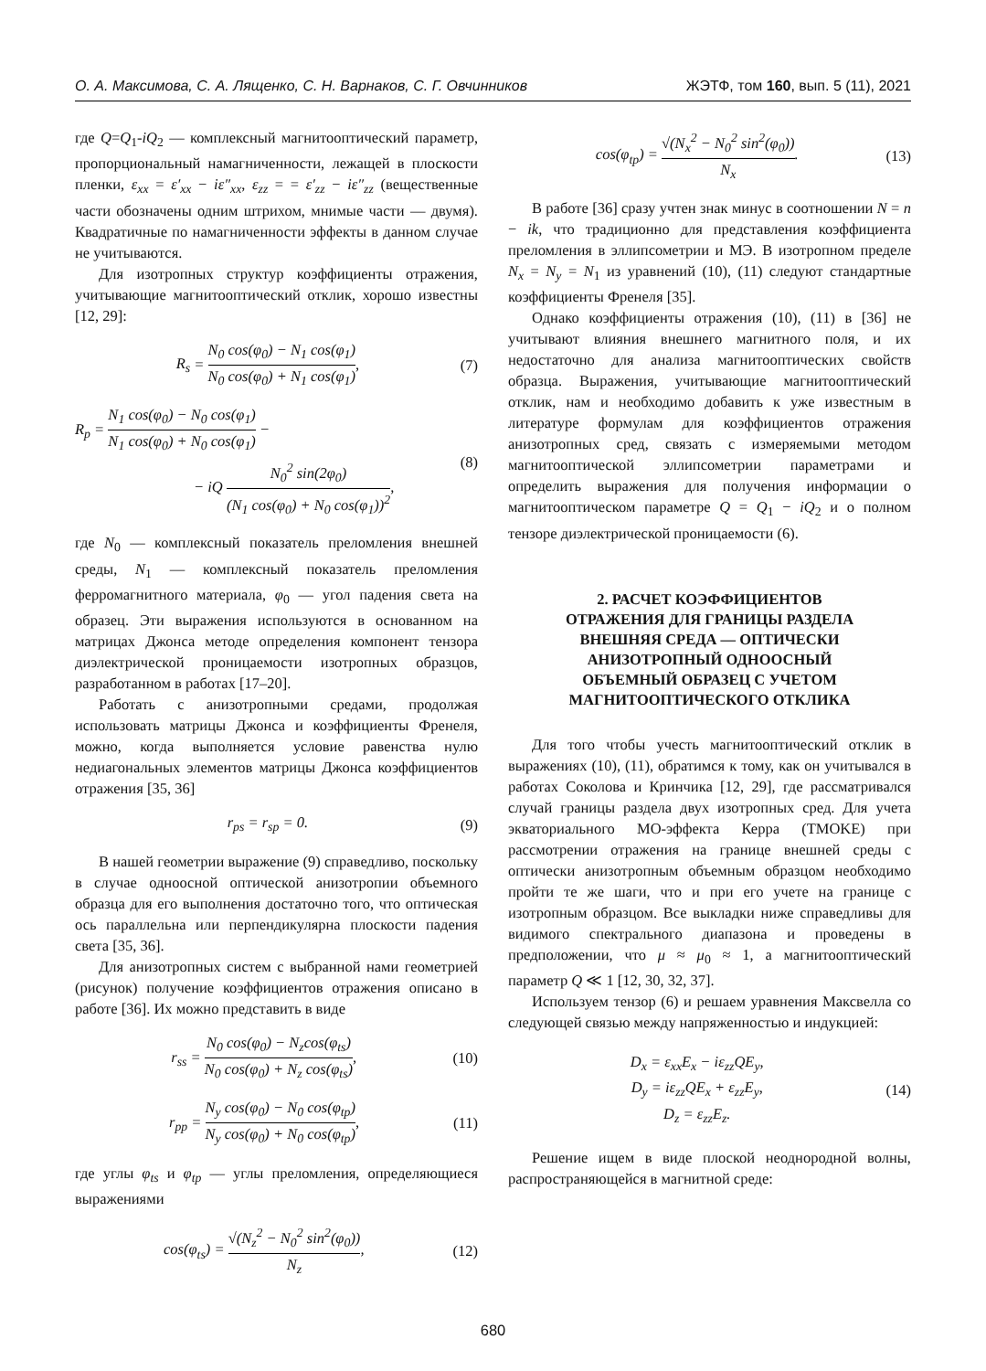О. А. Максимова, С. А. Лященко, С. Н. Варнаков, С. Г. Овчинников ЖЭТФ, том 160, вып. 5 (11), 2021
где Q=Q<sub>1</sub>-iQ<sub>2</sub> — комплексный магнитооптический параметр, пропорциональный намагниченности, лежащей в плоскости пленки, ε<sub>xx</sub> = ε′<sub>xx</sub> − iε″<sub>xx</sub>, ε<sub>zz</sub> = = ε′<sub>zz</sub> − iε″<sub>zz</sub> (вещественные части обозначены одним штрихом, мнимые части — двумя). Квадратичные по намагниченности эффекты в данном случае не учитываются.
Для изотропных структур коэффициенты отражения, учитывающие магнитооптический отклик, хорошо известны [12, 29]:
R<sub>s</sub> = N<sub>0</sub> cos(φ<sub>0</sub>) − N<sub>1</sub> cos(φ<sub>1</sub>) N<sub>0</sub> cos(φ<sub>0</sub>) + N<sub>1</sub> cos(φ<sub>1</sub>),
(7)
R<sub>p</sub> = N<sub>1</sub> cos(φ<sub>0</sub>) − N<sub>0</sub> cos(φ<sub>1</sub>) N<sub>1</sub> cos(φ<sub>0</sub>) + N<sub>0</sub> cos(φ<sub>1</sub>) −
− iQ N<sub>0</sub><sup>2</sup> sin(2φ<sub>0</sub>) (N<sub>1</sub> cos(φ<sub>0</sub>) + N<sub>0</sub> cos(φ<sub>1</sub>))<sup>2</sup>,
(8)
где N<sub>0</sub> — комплексный показатель преломления внешней среды, N<sub>1</sub> — комплексный показатель преломления ферромагнитного материала, φ<sub>0</sub> — угол падения света на образец. Эти выражения используются в основанном на матрицах Джонса методе определения компонент тензора диэлектрической проницаемости изотропных образцов, разработанном в работах [17–20].
Работать с анизотропными средами, продолжая использовать матрицы Джонса и коэффициенты Френеля, можно, когда выполняется условие равенства нулю недиагональных элементов матрицы Джонса коэффициентов отражения [35, 36]
r<sub>ps</sub> = r<sub>sp</sub> = 0. (9)
В нашей геометрии выражение (9) справедливо, поскольку в случае одноосной оптической анизотропии объемного образца для его выполнения достаточно того, что оптическая ось параллельна или перпендикулярна плоскости падения света [35, 36].
Для анизотропных систем с выбранной нами геометрией (рисунок) получение коэффициентов отражения описано в работе [36]. Их можно представить в виде
r<sub>ss</sub> = N<sub>0</sub> cos(φ<sub>0</sub>) − N<sub>z</sub>cos(φ<sub>ts</sub>) N<sub>0</sub> cos(φ<sub>0</sub>) + N<sub>z</sub> cos(φ<sub>ts</sub>),
(10)
r<sub>pp</sub> = N<sub>y</sub> cos(φ<sub>0</sub>) − N<sub>0</sub> cos(φ<sub>tp</sub>) N<sub>y</sub> cos(φ<sub>0</sub>) + N<sub>0</sub> cos(φ<sub>tp</sub>),
(11)
где углы φ<sub>ts</sub> и φ<sub>tp</sub> — углы преломления, определяющиеся выражениями
cos(φ<sub>ts</sub>) = √(N<sub>z</sub><sup>2</sup> − N<sub>0</sub><sup>2</sup> sin<sup>2</sup>(φ<sub>0</sub>)) N<sub>z</sub>,
(12)
cos(φ<sub>tp</sub>) = √(N<sub>x</sub><sup>2</sup> − N<sub>0</sub><sup>2</sup> sin<sup>2</sup>(φ<sub>0</sub>)) N<sub>x</sub>.
(13)
В работе [36] сразу учтен знак минус в соотношении N = n − ik, что традиционно для представления коэффициента преломления в эллипсометрии и МЭ. В изотропном пределе N<sub>x</sub> = N<sub>y</sub> = N<sub>1</sub> из уравнений (10), (11) следуют стандартные коэффициенты Френеля [35].
Однако коэффициенты отражения (10), (11) в [36] не учитывают влияния внешнего магнитного поля, и их недостаточно для анализа магнитооптических свойств образца. Выражения, учитывающие магнитооптический отклик, нам и необходимо добавить к уже известным в литературе формулам для коэффициентов отражения анизотропных сред, связать с измеряемыми методом магнитооптической эллипсометрии параметрами и определить выражения для получения информации о магнитооптическом параметре Q = Q<sub>1</sub> − iQ<sub>2</sub> и о полном тензоре диэлектрической проницаемости (6).
2. РАСЧЕТ КОЭФФИЦИЕНТОВ
ОТРАЖЕНИЯ ДЛЯ ГРАНИЦЫ РАЗДЕЛА
ВНЕШНЯЯ СРЕДА — ОПТИЧЕСКИ
АНИЗОТРОПНЫЙ ОДНООСНЫЙ
ОБЪЕМНЫЙ ОБРАЗЕЦ С УЧЕТОМ
МАГНИТООПТИЧЕСКОГО ОТКЛИКА
Для того чтобы учесть магнитооптический отклик в выражениях (10), (11), обратимся к тому, как он учитывался в работах Соколова и Кринчика [12, 29], где рассматривался случай границы раздела двух изотропных сред. Для учета экваториального МО-эффекта Керра (TMOKE) при рассмотрении отражения на границе внешней среды с оптически анизотропным объемным образцом необходимо пройти те же шаги, что и при его учете на границе с изотропным образцом. Все выкладки ниже справедливы для видимого спектрального диапазона и проведены в предположении, что μ ≈ μ<sub>0</sub> ≈ 1, а магнитооптический параметр Q ≪ 1 [12, 30, 32, 37].
Используем тензор (6) и решаем уравнения Максвелла со следующей связью между напряженностью и индукцией:
D<sub>x</sub> = ε<sub>xx</sub>E<sub>x</sub> − iε<sub>zz</sub>QE<sub>y</sub>,
D<sub>y</sub> = iε<sub>zz</sub>QE<sub>x</sub> + ε<sub>zz</sub>E<sub>y</sub>,
D<sub>z</sub> = ε<sub>zz</sub>E<sub>z</sub>.
(14)
Решение ищем в виде плоской неоднородной волны, распространяющейся в магнитной среде:
680